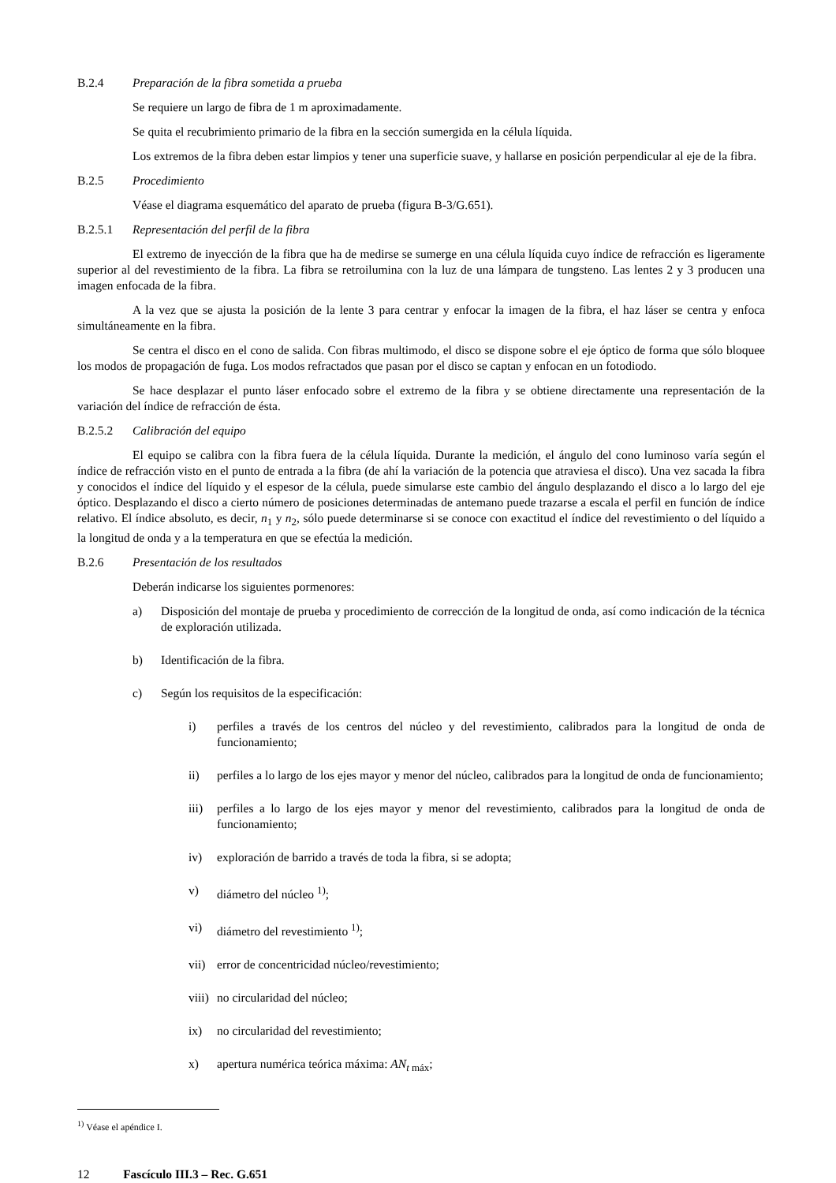B.2.4 Preparación de la fibra sometida a prueba
Se requiere un largo de fibra de 1 m aproximadamente.
Se quita el recubrimiento primario de la fibra en la sección sumergida en la célula líquida.
Los extremos de la fibra deben estar limpios y tener una superficie suave, y hallarse en posición perpendicular al eje de la fibra.
B.2.5 Procedimiento
Véase el diagrama esquemático del aparato de prueba (figura B-3/G.651).
B.2.5.1 Representación del perfil de la fibra
El extremo de inyección de la fibra que ha de medirse se sumerge en una célula líquida cuyo índice de refracción es ligeramente superior al del revestimiento de la fibra. La fibra se retroilumina con la luz de una lámpara de tungsteno. Las lentes 2 y 3 producen una imagen enfocada de la fibra.
A la vez que se ajusta la posición de la lente 3 para centrar y enfocar la imagen de la fibra, el haz láser se centra y enfoca simultáneamente en la fibra.
Se centra el disco en el cono de salida. Con fibras multimodo, el disco se dispone sobre el eje óptico de forma que sólo bloquee los modos de propagación de fuga. Los modos refractados que pasan por el disco se captan y enfocan en un fotodiodo.
Se hace desplazar el punto láser enfocado sobre el extremo de la fibra y se obtiene directamente una representación de la variación del índice de refracción de ésta.
B.2.5.2 Calibración del equipo
El equipo se calibra con la fibra fuera de la célula líquida. Durante la medición, el ángulo del cono luminoso varía según el índice de refracción visto en el punto de entrada a la fibra (de ahí la variación de la potencia que atraviesa el disco). Una vez sacada la fibra y conocidos el índice del líquido y el espesor de la célula, puede simularse este cambio del ángulo desplazando el disco a lo largo del eje óptico. Desplazando el disco a cierto número de posiciones determinadas de antemano puede trazarse a escala el perfil en función de índice relativo. El índice absoluto, es decir, n<sub>1</sub> y n<sub>2</sub>, sólo puede determinarse si se conoce con exactitud el índice del revestimiento o del líquido a la longitud de onda y a la temperatura en que se efectúa la medición.
B.2.6 Presentación de los resultados
Deberán indicarse los siguientes pormenores:
a) Disposición del montaje de prueba y procedimiento de corrección de la longitud de onda, así como indicación de la técnica de exploración utilizada.
b) Identificación de la fibra.
c) Según los requisitos de la especificación:
i) perfiles a través de los centros del núcleo y del revestimiento, calibrados para la longitud de onda de funcionamiento;
ii) perfiles a lo largo de los ejes mayor y menor del núcleo, calibrados para la longitud de onda de funcionamiento;
iii)
perfiles a lo largo de los ejes mayor y menor del revestimiento, calibrados para la longitud de onda de funcionamiento;
iv) exploración de barrido a través de toda la fibra, si se adopta;
v) diámetro del núcleo <sup>1)</sup>;
vi) diámetro del revestimiento <sup>1)</sup>;
vii)
error de concentricidad núcleo/revestimiento;
viii)
no circularidad del núcleo;
ix) no circularidad del revestimiento;
x) apertura numérica teórica máxima: AN<sub>t máx</sub>;
<sup>1)</sup> Véase el apéndice I.
12 Fascículo III.3 – Rec. G.651